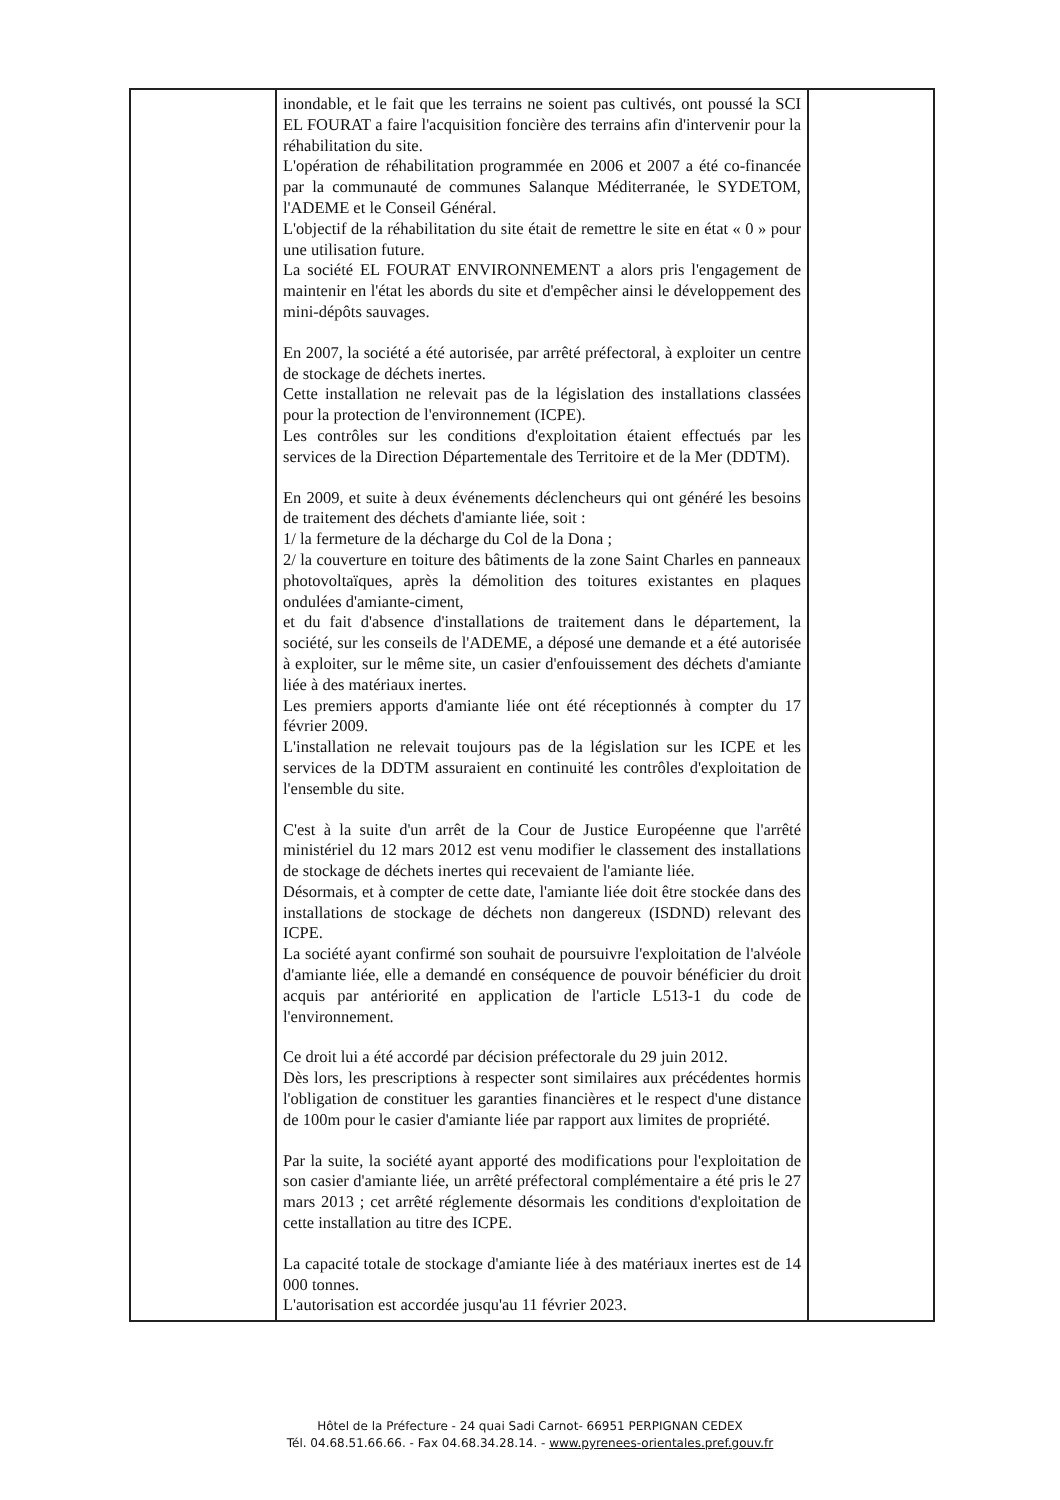| | inondable, et le fait que les terrains ne soient pas cultivés, ont poussé la SCI EL FOURAT a faire l'acquisition foncière des terrains afin d'intervenir pour la réhabilitation du site. L'opération de réhabilitation programmée en 2006 et 2007 a été co-financée par la communauté de communes Salanque Méditerranée, le SYDETOM, l'ADEME et le Conseil Général. L'objectif de la réhabilitation du site était de remettre le site en état « 0 » pour une utilisation future. La société EL FOURAT ENVIRONNEMENT a alors pris l'engagement de maintenir en l'état les abords du site et d'empêcher ainsi le développement des mini-dépôts sauvages. En 2007, la société a été autorisée, par arrêté préfectoral, à exploiter un centre de stockage de déchets inertes. Cette installation ne relevait pas de la législation des installations classées pour la protection de l'environnement (ICPE). Les contrôles sur les conditions d'exploitation étaient effectués par les services de la Direction Départementale des Territoire et de la Mer (DDTM). En 2009, et suite à deux événements déclencheurs qui ont généré les besoins de traitement des déchets d'amiante liée, soit : 1/ la fermeture de la décharge du Col de la Dona ; 2/ la couverture en toiture des bâtiments de la zone Saint Charles en panneaux photovoltaïques, après la démolition des toitures existantes en plaques ondulées d'amiante-ciment, et du fait d'absence d'installations de traitement dans le département, la société, sur les conseils de l'ADEME, a déposé une demande et a été autorisée à exploiter, sur le même site, un casier d'enfouissement des déchets d'amiante liée à des matériaux inertes. Les premiers apports d'amiante liée ont été réceptionnés à compter du 17 février 2009. L'installation ne relevait toujours pas de la législation sur les ICPE et les services de la DDTM assuraient en continuité les contrôles d'exploitation de l'ensemble du site. C'est à la suite d'un arrêt de la Cour de Justice Européenne que l'arrêté ministériel du 12 mars 2012 est venu modifier le classement des installations de stockage de déchets inertes qui recevaient de l'amiante liée. Désormais, et à compter de cette date, l'amiante liée doit être stockée dans des installations de stockage de déchets non dangereux (ISDND) relevant des ICPE. La société ayant confirmé son souhait de poursuivre l'exploitation de l'alvéole d'amiante liée, elle a demandé en conséquence de pouvoir bénéficier du droit acquis par antériorité en application de l'article L513-1 du code de l'environnement. Ce droit lui a été accordé par décision préfectorale du 29 juin 2012. Dès lors, les prescriptions à respecter sont similaires aux précédentes hormis l'obligation de constituer les garanties financières et le respect d'une distance de 100m pour le casier d'amiante liée par rapport aux limites de propriété. Par la suite, la société ayant apporté des modifications pour l'exploitation de son casier d'amiante liée, un arrêté préfectoral complémentaire a été pris le 27 mars 2013 ; cet arrêté réglemente désormais les conditions d'exploitation de cette installation au titre des ICPE. La capacité totale de stockage d'amiante liée à des matériaux inertes est de 14 000 tonnes. L'autorisation est accordée jusqu'au 11 février 2023. | |
Hôtel de la Préfecture - 24 quai Sadi Carnot- 66951 PERPIGNAN CEDEX
Tél. 04.68.51.66.66. - Fax 04.68.34.28.14. - www.pyrenees-orientales.pref.gouv.fr